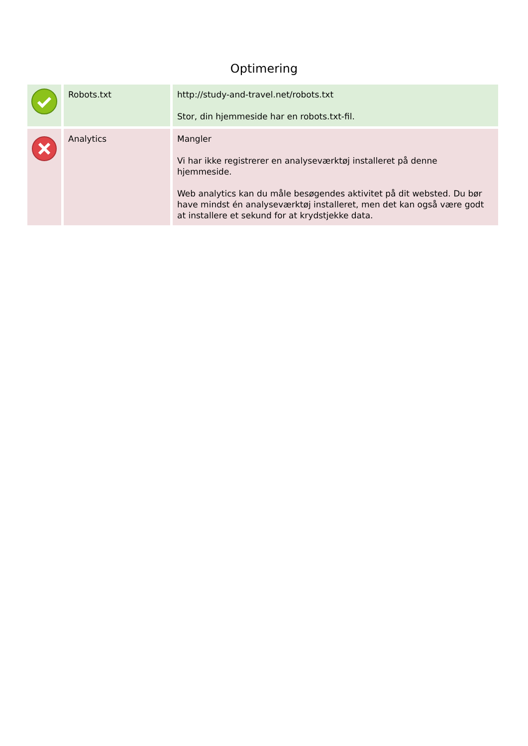Optimering
| | Robots.txt | http://study-and-travel.net/robots.txt Stor, din hjemmeside har en robots.txt-fil. |
| | Analytics | Mangler Vi har ikke registrerer en analyseværktøj installeret på denne hjemmeside. Web analytics kan du måle besøgendes aktivitet på dit websted. Du bør have mindst én analyseværktøj installeret, men det kan også være godt at installere et sekund for at krydstjekke data. |